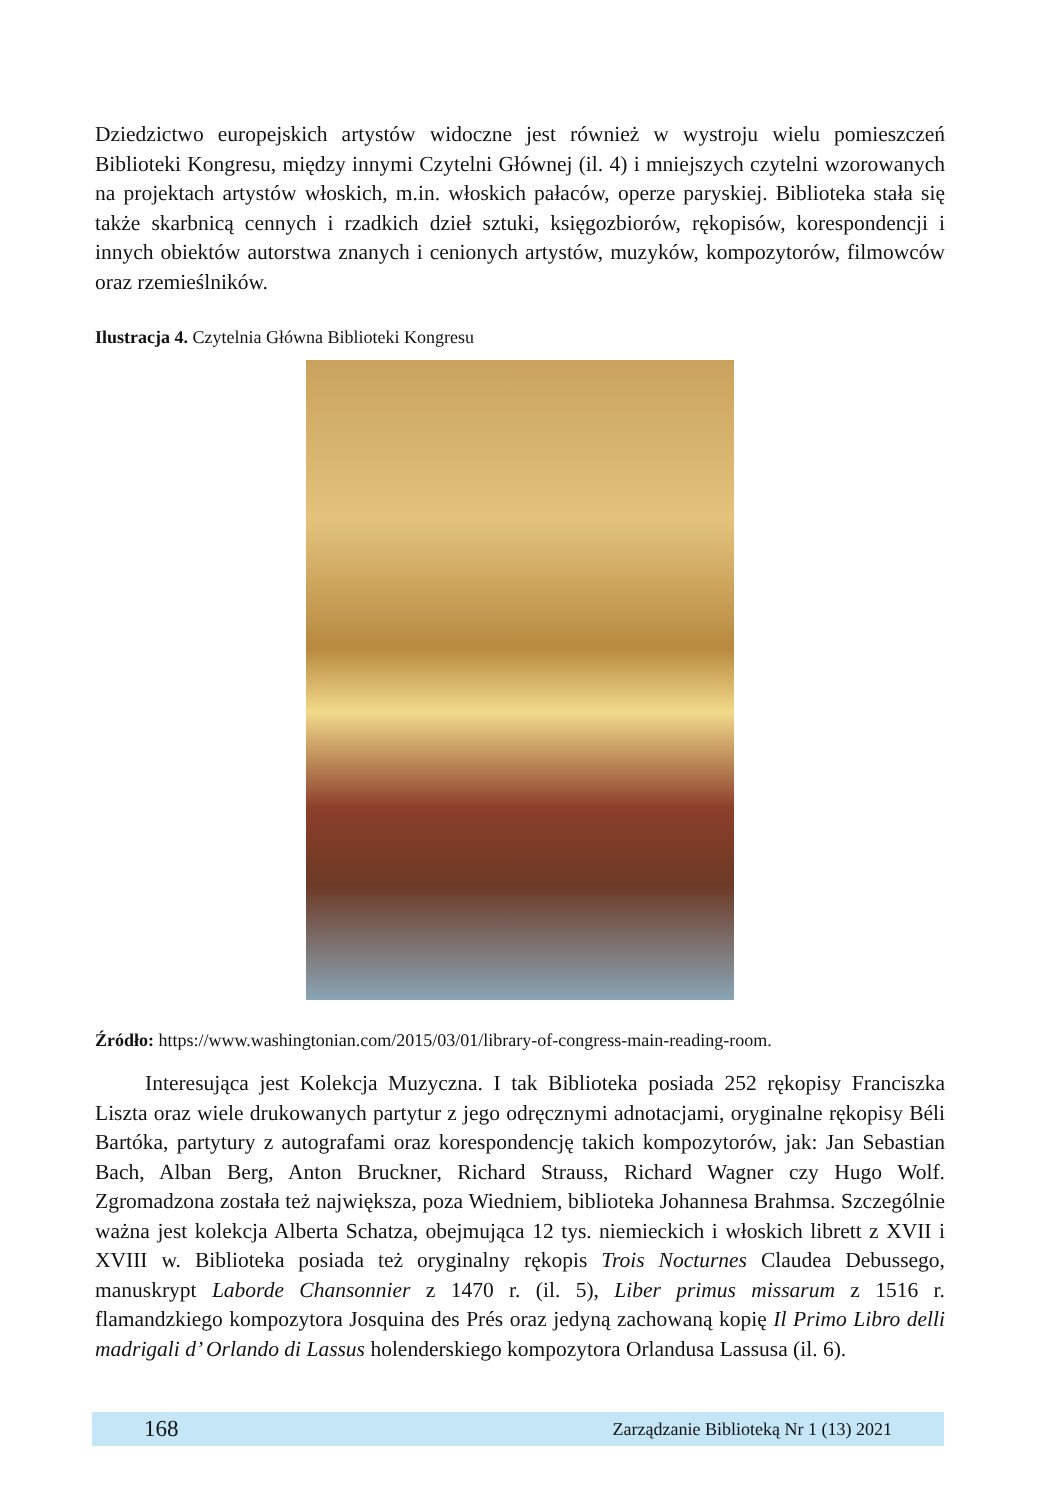Dziedzictwo europejskich artystów widoczne jest również w wystroju wielu pomieszczeń Biblioteki Kongresu, między innymi Czytelni Głównej (il. 4) i mniejszych czytelni wzorowanych na projektach artystów włoskich, m.in. włoskich pałaców, operze paryskiej. Biblioteka stała się także skarbnicą cennych i rzadkich dzieł sztuki, księgozbiorów, rękopisów, korespondencji i innych obiektów autorstwa znanych i cenionych artystów, muzyków, kompozytorów, filmowców oraz rzemieślników.
Ilustracja 4. Czytelnia Główna Biblioteki Kongresu
Źródło: https://www.washingtonian.com/2015/03/01/library-of-congress-main-reading-room.
Interesująca jest Kolekcja Muzyczna. I tak Biblioteka posiada 252 rękopisy Franciszka Liszta oraz wiele drukowanych partytur z jego odręcznymi adnotacjami, oryginalne rękopisy Béli Bartóka, partytury z autografami oraz korespondencję takich kompozytorów, jak: Jan Sebastian Bach, Alban Berg, Anton Bruckner, Richard Strauss, Richard Wagner czy Hugo Wolf. Zgromadzona została też największa, poza Wiedniem, biblioteka Johannesa Brahmsa. Szczególnie ważna jest kolekcja Alberta Schatza, obejmująca 12 tys. niemieckich i włoskich librett z XVII i XVIII w. Biblioteka posiada też oryginalny rękopis Trois Nocturnes Claudea Debussego, manuskrypt Laborde Chansonnier z 1470 r. (il. 5), Liber primus missarum z 1516 r. flamandzkiego kompozytora Josquina des Prés oraz jedyną zachowaną kopię Il Primo Libro delli madrigali d’ Orlando di Lassus holenderskiego kompozytora Orlandusa Lassusa (il. 6).
168 Zarządzanie Biblioteką Nr 1 (13) 2021